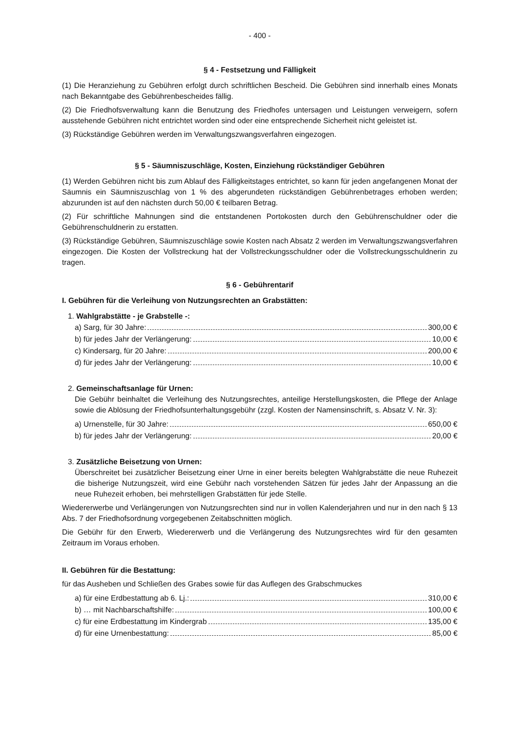- 400 -
§ 4 - Festsetzung und Fälligkeit
(1) Die Heranziehung zu Gebühren erfolgt durch schriftlichen Bescheid. Die Gebühren sind innerhalb eines Monats nach Bekanntgabe des Gebührenbescheides fällig.
(2) Die Friedhofsverwaltung kann die Benutzung des Friedhofes untersagen und Leistungen verweigern, sofern ausstehende Gebühren nicht entrichtet worden sind oder eine entsprechende Sicherheit nicht geleistet ist.
(3) Rückständige Gebühren werden im Verwaltungszwangsverfahren eingezogen.
§ 5 - Säumniszuschläge, Kosten, Einziehung rückständiger Gebühren
(1) Werden Gebühren nicht bis zum Ablauf des Fälligkeitstages entrichtet, so kann für jeden angefangenen Monat der Säumnis ein Säumniszuschlag von 1 % des abgerundeten rückständigen Gebührenbetrages erhoben werden; abzurunden ist auf den nächsten durch 50,00 € teilbaren Betrag.
(2) Für schriftliche Mahnungen sind die entstandenen Portokosten durch den Gebührenschuldner oder die Gebührenschuldnerin zu erstatten.
(3) Rückständige Gebühren, Säumniszuschläge sowie Kosten nach Absatz 2 werden im Verwaltungszwangsverfahren eingezogen. Die Kosten der Vollstreckung hat der Vollstreckungsschuldner oder die Vollstreckungsschuldnerin zu tragen.
§ 6 - Gebührentarif
I. Gebühren für die Verleihung von Nutzungsrechten an Grabstätten:
1. Wahlgrabstätte - je Grabstelle -:
a) Sarg, für 30 Jahre: 300,00 €
b) für jedes Jahr der Verlängerung: 10,00 €
c) Kindersarg, für 20 Jahre: 200,00 €
d) für jedes Jahr der Verlängerung: 10,00 €
2. Gemeinschaftsanlage für Urnen:
Die Gebühr beinhaltet die Verleihung des Nutzungsrechtes, anteilige Herstellungskosten, die Pflege der Anlage sowie die Ablösung der Friedhofsunterhaltungsgebühr (zzgl. Kosten der Namensinschrift, s. Absatz V. Nr. 3):
a) Urnenstelle, für 30 Jahre: 650,00 €
b) für jedes Jahr der Verlängerung: 20,00 €
3. Zusätzliche Beisetzung von Urnen:
Überschreitet bei zusätzlicher Beisetzung einer Urne in einer bereits belegten Wahlgrabstätte die neue Ruhezeit die bisherige Nutzungszeit, wird eine Gebühr nach vorstehenden Sätzen für jedes Jahr der Anpassung an die neue Ruhezeit erhoben, bei mehrstelligen Grabstätten für jede Stelle.
Wiedererwerbe und Verlängerungen von Nutzungsrechten sind nur in vollen Kalenderjahren und nur in den nach § 13 Abs. 7 der Friedhofsordnung vorgegebenen Zeitabschnitten möglich.
Die Gebühr für den Erwerb, Wiedererwerb und die Verlängerung des Nutzungsrechtes wird für den gesamten Zeitraum im Voraus erhoben.
II. Gebühren für die Bestattung:
für das Ausheben und Schließen des Grabes sowie für das Auflegen des Grabschmuckes
a) für eine Erdbestattung ab 6. Lj.: 310,00 €
b) … mit Nachbarschaftshilfe: 100,00 €
c) für eine Erdbestattung im Kindergrab 135,00 €
d) für eine Urnenbestattung: 85,00 €